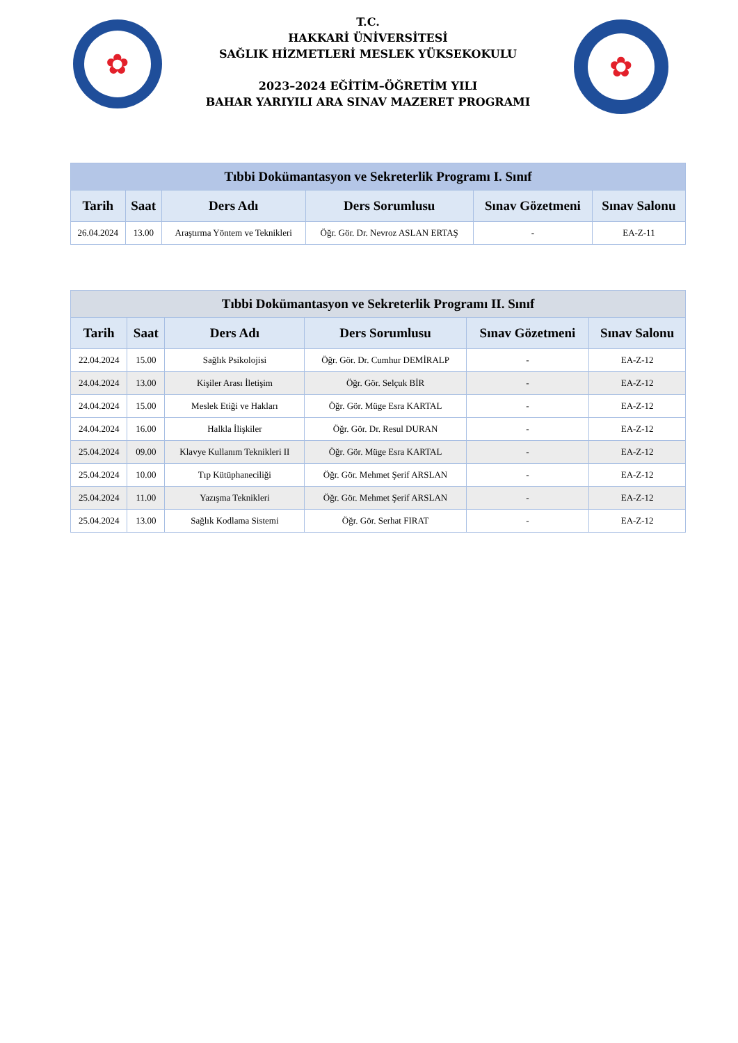✿
T.C.
HAKKARİ ÜNİVERSİTESİ
SAĞLIK HİZMETLERİ MESLEK YÜKSEKOKULU
2023–2024 EĞİTİM–ÖĞRETİM YILI
BAHAR YARIYILI ARA SINAV MAZERET PROGRAMI
✿
| Tıbbi Dokümantasyon ve Sekreterlik Programı I. Sınıf | | | | | |
| Tarih | Saat | Ders Adı | Ders Sorumlusu | Sınav Gözetmeni | Sınav Salonu |
| 26.04.2024 | 13.00 | Araştırma Yöntem ve Teknikleri | Öğr. Gör. Dr. Nevroz ASLAN ERTAŞ | - | EA-Z-11 |
| Tıbbi Dokümantasyon ve Sekreterlik Programı II. Sınıf | | | | | |
| Tarih | Saat | Ders Adı | Ders Sorumlusu | Sınav Gözetmeni | Sınav Salonu |
| 22.04.2024 | 15.00 | Sağlık Psikolojisi | Öğr. Gör. Dr. Cumhur DEMİRALP | - | EA-Z-12 |
| 24.04.2024 | 13.00 | Kişiler Arası İletişim | Öğr. Gör. Selçuk BİR | - | EA-Z-12 |
| 24.04.2024 | 15.00 | Meslek Etiği ve Hakları | Öğr. Gör. Müge Esra KARTAL | - | EA-Z-12 |
| 24.04.2024 | 16.00 | Halkla İlişkiler | Öğr. Gör. Dr. Resul DURAN | - | EA-Z-12 |
| 25.04.2024 | 09.00 | Klavye Kullanım Teknikleri II | Öğr. Gör. Müge Esra KARTAL | - | EA-Z-12 |
| 25.04.2024 | 10.00 | Tıp Kütüphaneciliği | Öğr. Gör. Mehmet Şerif ARSLAN | - | EA-Z-12 |
| 25.04.2024 | 11.00 | Yazışma Teknikleri | Öğr. Gör. Mehmet Şerif ARSLAN | - | EA-Z-12 |
| 25.04.2024 | 13.00 | Sağlık Kodlama Sistemi | Öğr. Gör. Serhat FIRAT | - | EA-Z-12 |